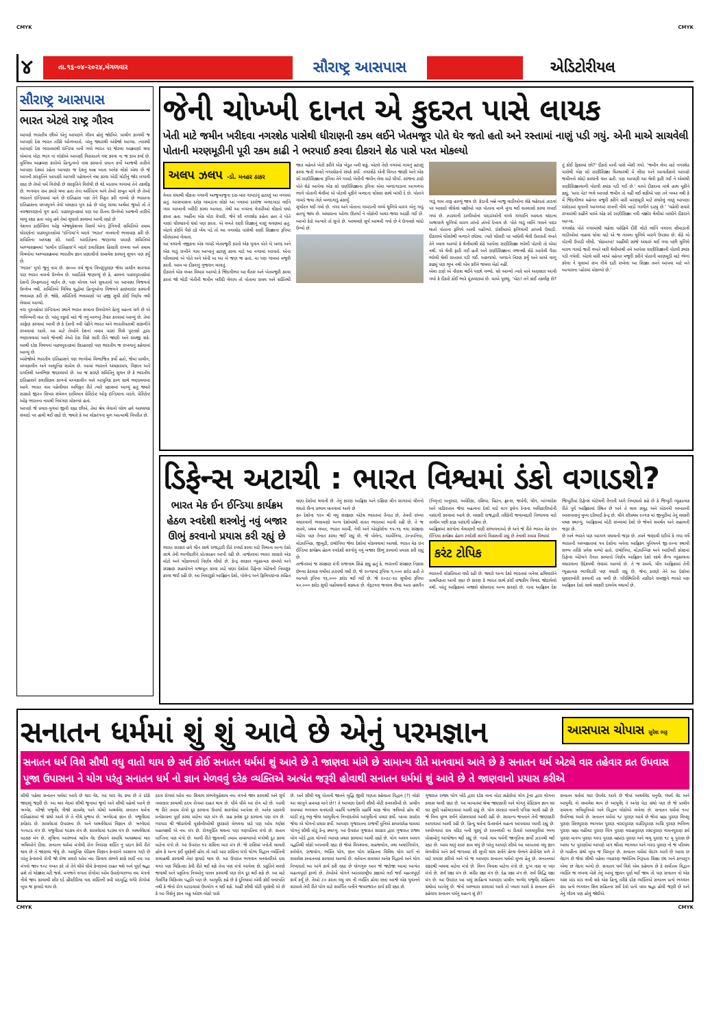CMYK CMYK
૪
તા.૧૬-૦૪-૨૦૨૪,મંગળવાર
સૌરાષ્ટ્ર આસપાસ
એડિટોરીયલ
સૌરાષ્ટ્ર આસપાસ
ભારત એટલે રાષ્ટ્ર ગૌરવ
આપણે ભારતીય છીએ એનું આપણને ગૌરવ હોવું જોઈએ. પ્રાચીન કાળથી જ આપણો દેશ ભારત તરીકે ઓળખાતો. પરંતુ જ્યારથી અંગ્રેજો આવ્યા. ત્યારથી આપણો દેશ ભારતમાંથી ઇન્ડિયા બની ગયો ભારત પર જેટલા આક્રમણો થયા એમાંના મોટા ભાગ ના લોકોએ આપણી વિરાસતને નષ્ટ કરવા ના જ કામ કર્યા છે. મુસ્લિમ આક્રમણ કારોએ હિન્દુત્વનો નાશ કરવાનો પ્રયત્ન કર્યો આજથી તારીખે આપણા દેશમાં રહેતા આપણા જ દેશનું અન્ન ખાતા અનેક લોકો એવા છે જે આપની સંસ્કૃતિને આપણી આગવી પહેચાનને નષ્ટ કરવા એડી ચોટીનું જોર લગાવી રહ્યા છે તેઓ ધર્મ વિરોધી છે સંસ્કૃતિને વિરોધી છે વંદે માતરમ ગાવામાં તેને તકલીફ છે. ભગવાન રામ ક્યારે થયા હતા તેના અસ્તિત્વ અંગે તેઓ સબૂત માંગે છે તેઓ ભારતને ઇન્ડિયામાં માને છે ઇતિહાસ પણ તેને વિકૃત કરી નાખ્યો છે ભારતના ઇતિહાસના મધ્યયુગને તેવો અંધકાર યુગ કહે છે પરંતુ સાચા અર્થમાં જુઓ તો તે નવજાગરણનો યુગ હતો. પાઠ્યપુસ્તકમાં પણ આ રીતના ઉલ્લેખો આજની તારીખે ચાલુ રહ્યા હતા પરંતુ હવે તેમાં સુધારો કરવામાં આવી રહ્યો છે
નેશનલ કાઉન્સિલ ઓફ એજ્યુકેશનલ રિસર્ચ એન્ડ ટ્રેનિંગની સમિતિએ તમામ ધોરણોનાં પાઠ્યપુસ્તકોમાં 'ઇન્ડિયા'ને બદલે 'ભારત' લખવાની ભલામણ કરી છે. સમિતિના અધ્યક્ષ સી. આઈ. આઈઝેકના જણાવ્યા પ્રમાણે સમિતિએ અભ્યાસક્રમમાં 'પ્રાચીન ઇતિહાસ'ને બદલે ક્લાસિકલ હિસ્ટરી રાખવા અને તમામ વિષયોના અભ્યાસક્રમમાં ભારતીય જ્ઞાન પ્રણાલીનો સમાવેશ કરવાનું સૂચન પણ કર્યું છે.
'ભારત' યુગો જૂનું નામ છે. ૭૦૦૦ વર્ષ જૂના વિષ્ણુપુરાણ જેવા પ્રાચીન શાસ્ત્રમાં પણ ભારત નામનો ઉલ્લેખ છે. આઈઝેકે જણાવ્યું છે કે, હાલનાં પાઠ્યપુસ્તકોમાં દેશની નિષ્ફળતાનું વર્ણન છે, પણ મોગલ અને સુલતાનો પર આપણા વિજયનો ઉલ્લેખ નથી. સમિતિએ વિવિધ યુદ્ધોમાં હિન્દુઓના વિજયને હાઇલાઇટ કરવાની ભલામણ કરી છે. જોકે, સમિતિની ભલામણો પર હજી સુધી કોઈ નિર્ણય નથી લેવામાં આવ્યો.
નવા પુસ્તકોમાં ઇન્ડિયાના સ્થાને ભારત શબ્દના ઉપયોગને કેટલું મહત્ત્વ મળે છે એ ભવિષ્યની વાત છે, પરંતુ સ્કૂલો માટે જે નવું માળખું તૈયાર કરવામાં આવ્યું છે. તેમાં તરફેણ કરવામાં આવી છે કે દેશની નવી પેઢીને ભારત અને ભારતીયતાથી સાંકળીને રાખવામાં આવે. આ માટે તેઓને દેશનાં તમામ પાસાં વિશે પુસ્તકો દ્વારા ભણાવવામાં આવે જેનાથી તેઓ દેશ વિશે સારી રીતે જાણી અને સમજી શકે. આથી દરેક વિષયનાં પાઠ્યપુસ્તકમાં ઉદાહરણો પણ ભારતીય જ રાખવાનું કહેવામાં આવ્યું છે.
અંગ્રેજોએ ભારતીય ઇતિહાસને ત્રણ ભાગોમાં વિભાજિત કર્યો હતો, જેમાં પ્રાચીન, મધ્યકાલીન અને આધુનિક સામેલ છે. આમાં ભારતને અંધકારમય, વિજ્ઞાન અને પ્રગતિથી અનભિજ્ઞ જણાવાયો છે. આ જ કારણે સમિતિનું સૂચન છે કે ભારતીય ઇતિહાસને ક્લાસિકલ કાળનો મધ્યકાલીન અને આધુનિક કાળ સાથે ભણાવવામાં આવે. ભારત નામ પહેલીવાર અધિકૃત રીતે ત્યારે પ્રકાશમાં આવ્યું હતું જ્યારે સરકારે જી૨૦ શિખર સંમેલન દરમિયાન પ્રેસિડેન્ટ ઓફ ઇન્ડિયાના બદલે, પ્રેસિડેન્ટ ઓફ ભારતના નામથી નિમંત્રણ મોકલ્યાં હતાં.
આપણે જે પ્રચાર-યુગમાં જીવી રહ્યા છીએ, તેમાં શ્રેય લેવાનો લોભ હવે આવશ્યક સંવાદો પર હાવી થઈ રહ્યો છે, જ્યારે કે આ લોકતંત્રના મૂળ આત્માથી વિપરીત છે.
જેની ચોખ્ખી દાનત એ કુદરત પાસે લાયક
ખેતી માટે જમીન ખરીદવા નગરશેઠ પાસેથી ધીરાણની રકમ લઈને ખેતમજૂર પોતે ઘેર જતો હતો અને રસ્તામાં નાણું પડી ગયું. એની માએ સાચવેલી પોતાની મરણમૂડીની પૂરી રકમ કાઢી ને ભરપાઈ કરવા દીકરાને શેઠ પાસે પરત મોકલ્યો
અલપ ઝલપ -ડો. મનહર ઠાકર
વેપાર ધંધાથી ધીકતા નગરની આજુબાજુના દસ-બાર ગામડાંનું હટાણું આ નગરમાં હતું. આસપાસના દસેક ગામડાંના લોકો આ નગરમાં દરરોજ બળદગાડાં લઈને ગામ આખાની ખરીદી કરવા આવતા. તેથી આ નગરના વેપારીઓ ધીકતો ધંધો કરતા હતા. અહીંના એક મોટા વેપારી, જેને સૌ નગરશેઠ કહેતા હતા તે પોતે નાણાં ધીરધારનો ધંધો પણ કરતા. એ વખતે રાણી સિક્કાનું નાણું ચલણમાં હતું. એટલે કોઈને પૈસે ટકે ખેંચ પડે તો આ નગરશેઠ પાસેથી રાણી સિક્કાના રૂપિયા ધીરધારમાં લેવાતા.
આ નગરની નજીકના એક ગામડે ખેતમજૂરી કરતો એક યુવાન પોતે બે બળદ અને એક ગાડું રાખીને ગામ આખાનું હટાણું કરવા માટે આ નગરમાં આવતો. એના પરિવારમાં એ પોતે અને એની મા આ બે જણ જ હતાં. મા પણ ગામમાં મજૂરી કરતી. આમ મા દીકરાનું ગુજરાન ચાલતું.
દીકરાને એક વખત વિચાર આવ્યો કે જિંદગીભર આ વૈતરું અને ખેતમજૂરી કરવા કરતાં જો થોડી ખેતીની જમીન ખરીદી લેવાય તો પોતાના સમય અને શક્તિથી જાત મહેનતે ખેતી કરીને એક ખેડૂત બની શકું. એટલે તેણે નગરમાં ગામનું હટાણું કરવા જતી વખતે નગરશેઠનો સંપર્ક કર્યો. નગરશેઠે એની વિગત જાણી અને એક સો રાણીસિક્કાના રૂપિયા તેને ગામડે ખેતીની જમીન લેવા માટે ધીર્યા. સાંજના ટાણે પોતે શેઠે આપેલા એક સો રાણીસિક્કાના રૂપિયા એના બળદગાડાના આગળના ભાગે પોતાની થેલીમાં એ પોટલી મૂકીને બળદના ધોંસરા સાથે બાંધી દે છે. પોતાને ગામડે જવા તેણે બળદગાડું હંકાર્યું.
સૂર્યાસ્ત થઈ ગયો છે. નગર અને પોતાના ગામડાની વચ્ચે ધૂળિયે મારગ એનું ગાડું હાલ્યું જાય છે. અંધારાના ઓળા ઊતર્યા ને લોકોની અવર-જવર અટકી ગઈ છે. આખો કેડો અત્યારે તો સૂનો છે. આથમણે સૂર્ય આથમી ગયો છે ને ઉગમણે ચાંદો ઉગ્યો છે.
ગાડું ગામ તરફ હાલ્યું જાય છે. કેડાની બન્ને બાજુ વાડીઓના શેઢે લહેરાતાં ઝાડવાં પર આશરો લીધેલાં પક્ષીઓ પણ પોતાના માળે મૂંગા થઈ રાતવાસો કરવા લપાઈ ગયાં છે. ઝાડવાંની ડાળીઓનાં પાંદડાંઓની વચ્ચે ગળાઈને આવતા ચાંદાના અજવાળે ધૂળિયો મારગ ઝાંખો ઝાંખો દેખાય છે. પોતે ગાડું લઈને ગામને પાદર થાતો પોતાના ફળિયે આવી પહોંચ્યો. ડોશીમાએ ફળિયાની ઝાંપલી ઉઘાડી. દીકરાએ ઘોંસરેથી બળદને છોડ્યા. ત્યારે ઘોંસરી પર બાંધેલી થેલી ઉતારતી વખતે તેને ખ્યાલ આવ્યો કે થેલીમાંથી શેઠે આપેલા રાણીસિક્કા ભરેલી પોટલી તો એમાં નથી. એ થેલી ફાટી ગઈ હતી અને રાણીસિક્કાના વજનથી શેઠે આપેલી પૈસા ભરેલી થેલી રસ્તામાં પડી ગઈ. અકળાયો. બળદને નિરણ કર્યું અને માએ વાળુ કાઢ્યું પણ ભૂખ નથી એમ કરીને જમવા બેઠો નહીં.
એવા ટાણે એ નીરાશ થઈને પાછો વળ્યો. ઘરે આવ્યો ત્યારે માને અણસાર આવી ગયો કે દીકરો કોઈ ભારે મૂંઝવણમાં છે. માએ પૂછ્યું, 'બેટા! તને કાંઈ તકલીફ છે? તું કોઈ ફિકરમાં છો?' દીકરો માની પાસે બેસી ગયો. 'જમીન લેવા માટે નગરશેઠ પાસેથી એક સો રાણીસિક્કા ધિરધારથી મેં લીધા અને આવતીકાલે આપણે જમીનનો સોદો કરવાની વાત હતી. પણ આપણી આ થેલી ફાટી ગઈ ને એમાંથી રાણીસિક્કાવાળી પોટલી ક્યાંક પડી ગઈ છે.' માએ દીકરાના માથે હાથ મૂકીને કહ્યું, 'મારા પેટ! ભલે આપણે જમીન તો નહીં લઈ શકીએ પણ તને ખબર નથી કે મેં જિંદગીભર મહેનત મજૂરી કરીને મારી મરણમૂડી માટે સંઘરેલું નાણું આપણા રસોડામાં ચૂલાની આગળમાં રાખની નીચે ખાડો ગાળીને દાટ્યું છે.' 'વહેલી સવારે રાખમાંથી કાઢીને માએ એક સો રાણીસિક્કા નવી નક્કોર થેલીમાં બાંધીને દીકરાને આપ્યા.
નગરશેઠ પોતે નગરમાંથી વહેલા પરોઢિયે દીરી લોટો લઈને નગરના સીમાડાની વાડીઓમાં નાહવા ધોવા માટે એ જ ગામના ધૂળિયે મારગે ઉપડ્યા છે. શેઠે એ પોટલી ઉપાડી લીધી. 'શેઠબાપા! અહીંથી સાંજે અંધારું થઈ ગયા પછી ધૂળિયે મારગ ગામડે જતી વખતે મારી થેલીમાંથી તમે આપેલા રાણીસિક્કાની પોટલી ક્યાંક પડી ગયેલી. એટલે મારી માએ મહેનત મજૂરી કરીને પોતાની મરણમૂડી માટે ભેળાં કરેલા ને ચૂલામાં રાખ નીચે દાટી રાખેલા આ સિક્કા તમને આપવા માટે મને અત્યારના પ્હોરમાં મોકલ્યો છે.'
ડિફેન્સ અટાચી : ભારત વિશ્વમાં ડંકો વગાડશે?
ભારત મેક ઈન ઈન્ડિયા કાર્યક્રમ હેઠળ સ્વદેશી શસ્ત્રોનું નવું બજાર ઊભું કરવાનો પ્રયાસ કરી રહ્યું છે
ભારત સરકાર હવે ચીન સાથે રાજદ્વારી રીતે સ્પર્ધા કરવા માટે વિશ્વના અન્ય દેશો સાથે તેની ભાગીદારીને પ્રોત્સાહન આપી રહી છે. તાજેતરમાં ભારત સરકારે એક મોટો અને ચોંકાવનારો નિર્ણય લીધો છે. કેન્દ્ર સરકાર વ્યૂહાત્મક સંબંધો અને સંરક્ષણ સહયોગને મજબૂત કરવા માટે ઘણા દેશોમાં ડિફેન્સ એટેચની નિમણૂક કરવા જઈ રહી છે. આ નિમણૂકો આફ્રિકન દેશો, પોલેન્ડ અને ફિલિપાઇન્સ સહિત ઘણા દેશોમાં થવાની છે. તેનું કારણ આફ્રિકા અને દક્ષિણ ચીન સાગરમાં ચીનનો વધતો સૈન્ય પ્રભાવ માનવામાં આવે છે
૭૦ દેશોના ૧૨૦ થી વધુ સંરક્ષણ એટેચ ભારતમાં તૈનાત છે, તેમની સંખ્યા વધારવાની ભલામણો અન્ય દેશોમાંથી સતત ભારતમાં આવી રહી છે. તે જ સમયે, પ્રથમ વખત, ભારત આર્મી, નેવી અને એરફોર્સના ૧૫-૧૬ નવા સંરક્ષણ એટેચ પણ તૈનાત કરવા જઈ રહ્યું છે, જે પોલેન્ડ, આર્મેનિયા, ટાન્ઝાનિયા, મોઝામ્બિક, જીબુટી, ઇથોપિયા જેવા દેશોમાં મોકલવામાં આવશે. ભારત મેક ઇન ઈન્ડિયા કાર્યક્રમ હેઠળ સ્વદેશી શસ્ત્રોનું નવું બજાર ઊભું કરવાનો પ્રયાસ કરી રહ્યું છે.
તાજેતરમાં જ સંરક્ષણ મંત્રી રાજનાથ સિંહે કહ્યું હતું કે, ભારતની સંરક્ષણ નિકાસ છેલ્લા કેટલાક વર્ષોમાં ઝડપથી વધી છે, જે ૨૦૧૪માં રૂપિયા ૧,૦૦૦ કરોડ હતી તે અત્યારે રૂપિયા ૧૬,૦૦૦ કરોડ થઈ ગઈ છે. જે ૨૦૨૮-૨૯ સુધીમાં રૂપિયા ૫૦,૦૦૦ કરોડ સુધી પહોંચવાની શક્યતા છે. લેફ્ટનન્ટ જનરલ સૈયદ અતા હસનૈન (નિવૃત્ત) અનુસાર, અમેરિકા, રશિયા, બ્રિટન, ફ્રાન્સ, જર્મની, ચીન, બાંગ્લાદેશ અને પાકિસ્તાન જેવા મહત્વના દેશો માટે માત્ર ફ્લેગ રેન્કના અધિકારીઓની પસંદગી કરવામાં આવે છે. લશ્કરી રાજદ્વારી તરીકેની જવાબદારી નિભાવવા માટે તાલીમ પછી કડક પસંદગી પ્રક્રિયા છે.
આફ્રિકામાં શસ્ત્રોના વેચાણની ઘણી સંભાવનાઓ છે અને જે રીતે ભારત મેક ઇન ઈન્ડિયા કાર્યક્રમ હેઠળ સ્વદેશી શસ્ત્રો વિકસાવી રહ્યું છે તેનાથી સમગ્ર વિશ્વમાં
કરંટ ટોપિક
ભારતની લોકપ્રિયતા વધી રહી છે. જ્યારે અન્ય દેશો ભારતમાં બનેલા હથિયારોને પ્રાથમિકતા આપી રહ્યા છે કારણ કે ભારત સાથે કોઈ રાજકીય વિવાદ જોડાયેલો નથી. પરંતુ આફ્રિકામાં બજારો શોધવાના અન્ય કારણો છે. નાના આફ્રિકન દેશ જિબુટીમાં ડિફેન્સ એટેચની તૈનાતી અંગે નિષ્ણાતો કહે છે કે જિબુટી વ્યૂહાત્મક રીતે પૂર્વ આફ્રિકામાં સ્થિત છે અને તે લાલ સમુદ્ર અને એડનની અખાતની આસપાસનું મુખ્ય દરિયાઈ કેન્દ્ર છે. ચીને સૌપ્રથમ ૨૦૧૭ માં જીબુટીમાં તેનું લશ્કરી મથક સ્થાપ્યું. આફ્રિકામાં મોટી સંખ્યામાં દેશો છે જેમને સમર્થન અને સહાયની જરૂર છે.
છે અને ભારતે પણ આગળ વધવાની જરૂર છે. તમને જણાવી દઈએ કે ગયા વર્ષે ભારતની અધ્યક્ષતામાં ૫૫ દેશોના બનેલા આફ્રિકન યુનિયનને જી-૨૦ના સ્થાયી સભ્ય તરીકે પ્રવેશ મળ્યો હતો. ઇથોપિયા, મોઝામ્બિક અને આઈવરી કોસ્ટમાં ડિફેન્સ એટેચને તૈનાત કરવાનો નિર્ણય આફ્રિકન દેશો સાથે સૈન્ય વ્યૂહરચના વધારવાના ઉદ્દેશ્યથી લેવામાં આવ્યો છે. તે જ સમયે, ચીન આફ્રિકામાં તેની વ્યૂહાત્મક ભાગીદારી પણ વધારી રહ્યું છે, જેના કારણે તેને આ દેશોમાં ઘૂસણખોરી કરવાની તક મળી છે. પરિસ્થિતિની તાકીદને સમજીને ભારતે પણ આફ્રિકન દેશો સાથે લશ્કરી દાવપેચ વધાર્યા છે.
સનાતન ધર્મમાં શું શું આવે છે એનું પરમજ્ઞાન
આસપાસ ચોપાસ સુરેશ ભટ્ટ
સનાતન ધર્મ વિશે સૌથી વધુ વાતો થાય છે સર્વ કોઈ સનાતન ધર્મમાં શું આવે છે તે જાણવા માંગે છે સામાન્ય રીતે માનવામાં આવે છે કે સનાતન ધર્મ એટલે વાર તહેવાર વ્રત ઉપવાસ પૂજા ઉપાસના ને યોગ પરંતુ સનાતન ધર્મ નો જ્ઞાન મેળવવું દરેક વ્યક્તિએ અત્યંત જરૂરી હોવાથી સનાતન ધર્મમાં શું આવે છે તે જાણવાનો પ્રયાસ કરીએ
સૌથી પહેલા સનાતન ધર્મમાં આવે છે ચાર વેદ. આ ચાર વેદ કયા છે તે દરેકે જાણવું જરૂરી છે. આ ચાર વેદમાં સૌથી જૂનામાં જૂનો અને સૌથી પહેલો આવે છે ઋગ્વેદ. બીજો યજુર્વેદ ત્રીજો સામવેદ અને ચોથો અથર્વવેદ સનાતન ધર્મના ઇતિહાસમાં જે ગ્રંથો આવે છે તે નીચે મુજબ છે. ઋગ્વેદમાં જ્ઞાન છે. યજુર્વેદમાં કર્મકાંડ છે. સામવેદમાં ઉપાસના છે. અને અથર્વવેદમાં વિજ્ઞાન છે. ઋગ્વેદમાં ૧૦૫૮૯ મંત્ર છે. યજુર્વેદમાં ૧૯૭૫ મંત્ર છે. સામવેદમાં ૧૮૭૫ મંત્ર છે. અથર્વવેદમાં ૫૯૭૭ મંત્ર છે. સૃષ્ટિના આરંભમાં ચારેય વેદ ઈશ્વરને સમાધિ અવસ્થામાં ચાર ઋષિઓને દીધા. સનાતન ધર્મમાં મંત્રોથી રોગ નિવારક શક્તિ નું પ્રદાન કેવી રીતે થાય છે તે જાણવા જેવું છે. આધુનિક મેડિકલ વિજ્ઞાન કેન્સરને અસાધ્ય ગણે છે પરંતુ કેન્સરનો રોગી જો રોજ સવારે ઓમ નમઃ શિવાય સંભવે કરકે સાઈ નમઃ આ મંત્રનો જાપ ૧૦૮ વખત કરે તો તેને ધીમે ધીમે કેન્સરમાં રાહત થશે અને પૂર્ણ શ્રદ્ધા હશે તો ચોક્કસ મટી જશે. મગજને લગતા રોગોમાં ઓમ ઉમાદેવ્યાભ્યા નમઃ મંત્રનો નીચે જાપ કરવાથી સીર દર્દ હીસ્ટીરિયા યાદ શક્તિની કમી મંદબુદ્ધિ વગેરે રોગોમાં ખૂબ જ ફાયદો થાય છે.
હૃદય રોગમાં ઓમ નમઃ શિવાય સંભવેયુહેશાય નમઃ મંત્રનો જાપ કરવાથી અને સૂર્ય નમસ્કાર કરવાથી હૃદય રોગમાં રાહત થાય છે. ધીમે ધીમે આ રોગ મટે છે. આવી જ રીતે તમામ રોગો દૂર કરવાના ઉપાયો શાસ્ત્રોમાં આપેલા છે. અનેક પ્રકારની મનોકામના પૂર્ણ કરવા માટેના પણ મંત્ર છે. ગ્રહ કલેશ દૂર કરવાના પણ મંત્ર છે. વ્યાપાર થી જોડાયેલી મુશ્કેલીઓથી છુટકારો મેળવવા માટે પણ ઓમ ગણેશ મહાલક્ષ્મી એ નમઃ મંત્ર છે. રોગમુક્તિ થવાના પણ ગણપતિના મંત્રો છે. સંતાન પ્રાપ્તિના પણ મંત્રો છે. આવી રીતે જીવનની તમામ સમસ્યાઓ મંત્રોથી દૂર કરવા માટેના મંત્રો છે. આ ઉપરાંત ૧૨ રાશિના બાર મંત્ર છે. જે રાશિમાં પનોતી ચાલતી હોય કે અન્ય કંઈ મુશ્કેલી હોય તો બારે બાર રાશિના મંત્રો યોગ્ય વિદ્વાન વ્યક્તિની સલાહથી કરવાથી તેમાં ફાયદો થાય છે. આ ઉપરાંત ભગવાન ધનવંતરીએ દવા વગર પણ ચિકિત્સા કેવી રીતે થઈ શકે તેના પણ મંત્રો આપેલા છે. પ્રકૃતિને શરણે જવાથી અને પ્રકૃતિના નિયમોનું પાલન કરવાથી પણ રોગ દૂર થઈ શકે છે. આ માટે નૈસર્ગિક ચિકિત્સા પદ્ધતિ પણ છે. આયુર્વેદ કહે છે કે દુનિયામાં એવી કોઈ વનસ્પતિ નથી કે જેનો રોગ મટાડવામાં ઉપયોગ ન થઈ શકે. અહીં સૌથી મોટી મુશ્કેલી એ છે કે આ વિશેનું જ્ઞાન બહુ ઓછા લોકો પાસે
છે. અને સૌથી વધુ પોતાની જાતને બુદ્ધિ જીવી ગણતા કહેવાતા વિદ્વાન (?) લોકો આ વસ્તુને હમબક માને છે!! તે આપણા દેશની સૌથી મોટી કમનસીબી છે. પ્રાચીન સમયમાં ભગવાન ધનવંતરી મહર્ષિ પતંજલિ મહર્ષિ ચરક જેવા ઋષિઓ હોય થી માંડી ઝંડુ ભટ્ટ જેવા આયુર્વેદના નિષ્ણાતોએ આયુર્વેદનો પ્રચાર કર્યો. બાબા રામદેવ જેવા એ યોગનો પ્રચાર કર્યો. આપણા ગુજરાતના રાજર્ષી મુનિએ કાયાવરોહ ધામમાં યોગનું સૌથી મોટું કેન્દ્ર સ્થાપ્યું. આ ઉપરાંત ગુજરાત સરકાર દ્વારા ગુજરાત રાજ્ય યોગ બોર્ડ દ્વારા યોગનો વ્યાપક પ્રચાર કરવામાં આવી રહ્યો છે. યોગ અલગ અલગ પદ્ધતિથી લોકો અપનાવી રહ્યા છે જેમાં વિપશ્યના, સહજયોગ, તથા અષ્ટાંગિયોગ, કર્મયોગ, રાજયોગ, ભક્તિ યોગ, જ્ઞાન યોગ સહિતના વિવિધ યોગ માર્ગ નો સમાવેશ સનાતનમાં કરવામાં આવ્યો છે. વર્તમાન સમયમાં અનેક વિદ્વાનો અને યોગ નિષ્ણાતો આ અંગે કાર્ય કરી રહ્યા છે યોગગુરુ આર જે જાડેજા આમાં અત્યંત મહત્વપૂર્ણ ફાળો છે. તેઓએ યોગને આંતરરાષ્ટ્રીય કક્ષાએ લઈ જઈ મહત્વપૂર્ણ કાર્ય કર્યું છે. તેઓ ૮૦ કરતા વધુ વય ની વ્યક્તિ હોવા છતાં આજે એક યુવાનને શરમાવે તેવી રીતે યોગ માટે સમર્પિત બનીને જબરજસ્ત કાર્ય કરી રહ્યા છે.
ગુજરાત રાજ્ય યોગ બોર્ડ દ્વારા દરેક નાના મોટા શહેરોમાં યોગ ટ્રેનર દ્વારા યોગના ક્લાસ ચાલી રહ્યા છે. આ બાબતમાં શ્રેષ્ઠ જાણકારી અને યોગનું પ્રેક્ટિકલ જ્ઞાન ઘર ઘર સુધી પહોંચાડવામાં આવી રહ્યું છે. યોગ સંસ્કાર નામની પત્રિકા ચાલી રહી છે. જે વિના મૂલ્ય સર્વને મોકલવામાં આવી રહી છે. સામાન્ય જનતાને તેની જાણકારી આપવામાં આવી રહી છે. હિન્દુ ધર્મના ઉત્સવોને મહત્વ આપવામાં આવી રહ્યું છે. અયોધ્યામાં રામ મંદિર બની ચૂક્યું છે રામનવમી ના દિવસે અવધપુરીમાં ભવ્ય પ્રોગ્રામોનું આયોજન થઈ રહ્યું છે. ગામો ગામ ધર્મની જાગૃતિના કાર્યો ઝડપથી થઈ રહ્યા છે. આમ ઘણું સારું કામ થયું છે પરંતુ આપણે સૌએ આ બાબતમાં વધુ જ્ઞાન મેળવીએ અને સર્વ જગતમાં સૌ સુખી થાય સર્વને હેલ્થ વેલ્થને હેપીનેસ મળે તે માટે પ્રયાસ કરીએ અને એ જ આપણા સનાતન ધર્મનો મુખ્ય હેતુ છે. સનાતનમાં સંકટથી બચવા માટેના મંત્રો છે. વિઘ્ન વિનાશ માટેના મંત્રો છે. દુઃખ નાશ ના પણ મંત્રો છે. સર્વ રક્ષા મંત્ર છે. શરીર રક્ષા મંત્ર છે. દેહ રક્ષા મંત્ર છે. સર્વ સિદ્ધિ રક્ષા મંત્ર છે. આ ઉપરાંત આ બધું સાહિત્ય આપણા પ્રાચીન ઋગ્વેદ યજુર્વેદ સહિતના ગ્રંથોમાં આપેલું છે. જેનો અભ્યાસ કરવામાં આવે તો ખ્યાલ આવે કે સનાતન કોને કહેવાય સનાતન ધર્મનું મહત્વ શું છે?
સનાતન ધર્મમાં ચાર ઉપવેદ આવે છે જેમાં અથર્વવેદ ધનુર્વેદ ગંધર્વ વેદ અને આયુર્વેદ નો સમાવેશ થાય છે આયુર્વેદ ને અનેક પેટા ગ્રંથો પણ છે જે પ્રાચીન સમયના ઋષિમુનિઓ અને વિદ્વાન લોકોએ લખેલા છે. સનાતન ધર્મમાં ૧૦૮ ઉપનિષદ આવે છે. સનાતન ધર્મમાં ૧૮ પુરાણ આવે છે જેમાં બ્રહ્મ પુરાણ વિષ્ણુ પુરાણ શિવપુરાણ ભાગવત પુરાણ નારદપુરાણ માર્કંડેપુરાણ અગ્નિ પુરાણ ભવિષ્ય પુરાણ બ્રહ્મ વહીવટ પુરાણ લિંગ પુરાણ વરાહપુરાણ સ્કંદપુરાણ વામનપુરાણ કર્મ પુરાણ મત્સ્ય પુરાણ ગરુડ પુરાણ બ્રહ્માંડ પુરાણ અને વાયુ પુરાણ ૧૮ મુ પુરાણ છે આવા ૧૮ પુરાણોમાં આપણે માત્ર શ્રીમદ ભાગવત અને ગરુડ પુરાણ નો જ પરિચય છે બાકીના ગ્રંથો ખૂબ જ વિસ્તૃત છે. સનાતન ધર્મમાં વેદાંગ આવે છે આવા છ વેદાંગ છે જેમાં સૌથી પહેલા વ્યાકરણ જ્યોતિષ નિરૂપતા શિક્ષા છંદ અને કલ્પસૂત્ર એવા છ વેદના અંગો છે. સનાતન ધર્મ વિશે એમ કહેવાય છે કે સર્વોત્તમ વિદ્વાન વ્યક્તિ જ લખવા બેસે તેનું આખું જીવન પૂર્ણ થઈ જાય તો પણ સનાતન નો એક અંશ માંડ માંડ લખી શકે એક હિન્દુ તરીકે દરેક વ્યક્તિએ સનાતન પ્રત્યે ભગવાન રામ પ્રત્યે ભગવાન શિવ સહિતના સર્વે દેવો પ્રત્યે પરમ શ્રદ્ધા હોવી જરૂરી છે અને તેનું ગૌરવ પણ હોવું જોઈએ.
CMYK CMYK